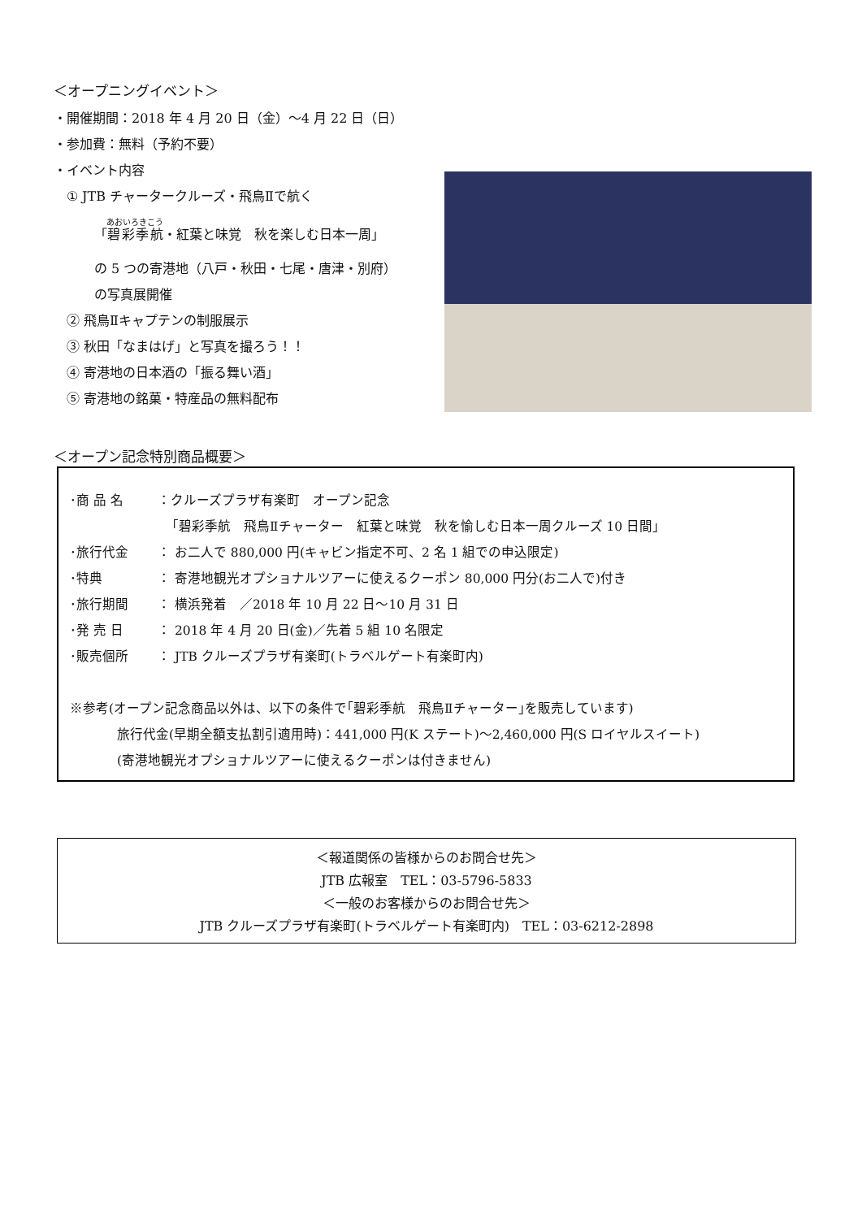＜オープニングイベント＞
・開催期間：2018 年 4 月 20 日（金）～4 月 22 日（日）
・参加費：無料（予約不要）
・イベント内容
① JTB チャータークルーズ・飛鳥Ⅱで航く
「碧彩季航・紅葉と味覚　秋を楽しむ日本一周」
の 5 つの寄港地（八戸・秋田・七尾・唐津・別府）
の写真展開催
② 飛鳥Ⅱキャプテンの制服展示
③ 秋田「なまはげ」と写真を撮ろう！！
④ 寄港地の日本酒の「振る舞い酒」
⑤ 寄港地の銘菓・特産品の無料配布
＜オープン記念特別商品概要＞
･商 品 名 ：クルーズプラザ有楽町　オープン記念
「碧彩季航　飛鳥Ⅱチャーター　紅葉と味覚　秋を愉しむ日本一周クルーズ 10 日間」
･旅行代金 ： お二人で 880,000 円(キャビン指定不可、2 名 1 組での申込限定)
･特典 ： 寄港地観光オプショナルツアーに使えるクーポン 80,000 円分(お二人で)付き
･旅行期間 ： 横浜発着　／2018 年 10 月 22 日～10 月 31 日
･発 売 日 ： 2018 年 4 月 20 日(金)／先着 5 組 10 名限定
･販売個所 ： JTB クルーズプラザ有楽町(トラベルゲート有楽町内)
※参考(オープン記念商品以外は、以下の条件で｢碧彩季航　飛鳥Ⅱチャーター｣を販売しています)
旅行代金(早期全額支払割引適用時)：441,000 円(K ステート)～2,460,000 円(S ロイヤルスイート)
(寄港地観光オプショナルツアーに使えるクーポンは付きません)
＜報道関係の皆様からのお問合せ先＞
JTB 広報室　TEL：03-5796-5833
＜一般のお客様からのお問合せ先＞
JTB クルーズプラザ有楽町(トラベルゲート有楽町内)　TEL：03-6212-2898